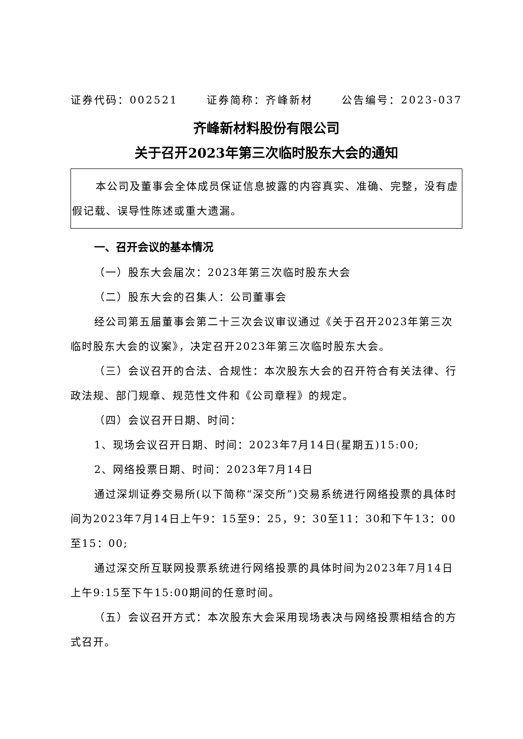证券代码：002521 证券简称：齐峰新材 公告编号：2023-037
齐峰新材料股份有限公司
关于召开2023年第三次临时股东大会的通知
本公司及董事会全体成员保证信息披露的内容真实、准确、完整，没有虚假记载、误导性陈述或重大遗漏。
一、召开会议的基本情况
（一）股东大会届次：2023年第三次临时股东大会
（二）股东大会的召集人：公司董事会
经公司第五届董事会第二十三次会议审议通过《关于召开2023年第三次临时股东大会的议案》，决定召开2023年第三次临时股东大会。
（三）会议召开的合法、合规性：本次股东大会的召开符合有关法律、行政法规、部门规章、规范性文件和《公司章程》的规定。
（四）会议召开日期、时间：
1、现场会议召开日期、时间：2023年7月14日(星期五)15:00;
2、网络投票日期、时间：2023年7月14日
通过深圳证券交易所(以下简称“深交所”)交易系统进行网络投票的具体时间为2023年7月14日上午9：15至9：25，9：30至11：30和下午13：00至15：00;
通过深交所互联网投票系统进行网络投票的具体时间为2023年7月14日上午9:15至下午15:00期间的任意时间。
（五）会议召开方式：本次股东大会采用现场表决与网络投票相结合的方式召开。